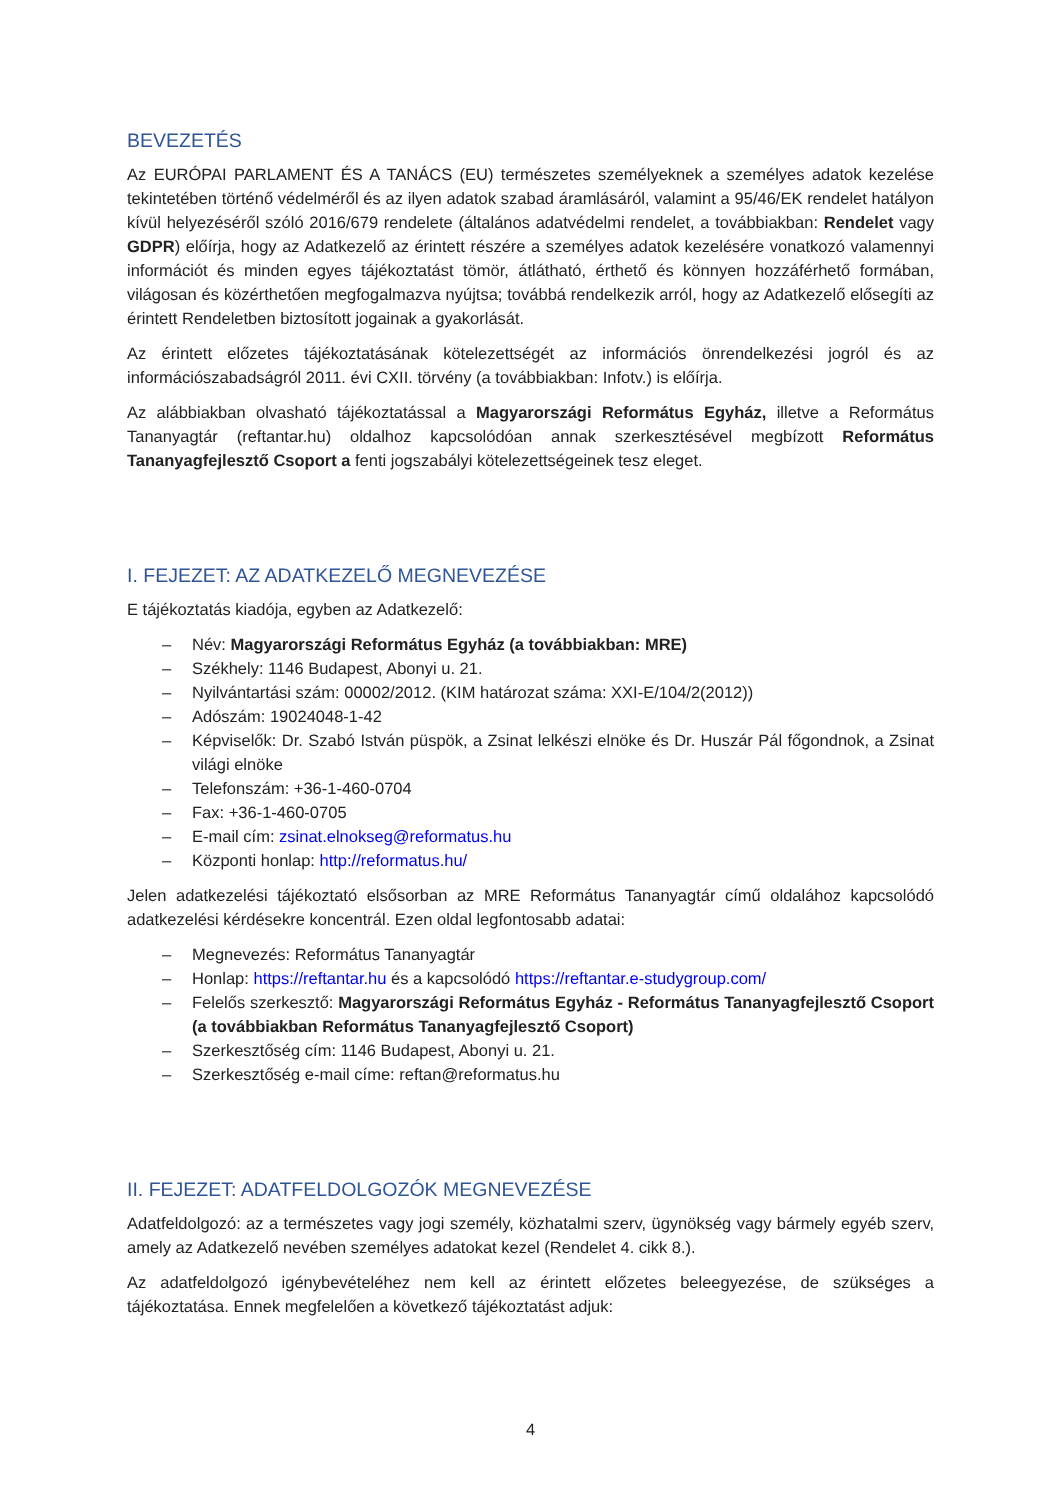BEVEZETÉS
Az EURÓPAI PARLAMENT ÉS A TANÁCS (EU) természetes személyeknek a személyes adatok kezelése tekintetében történő védelméről és az ilyen adatok szabad áramlásáról, valamint a 95/46/EK rendelet hatályon kívül helyezéséről szóló 2016/679 rendelete (általános adatvédelmi rendelet, a továbbiakban: Rendelet vagy GDPR) előírja, hogy az Adatkezelő az érintett részére a személyes adatok kezelésére vonatkozó valamennyi információt és minden egyes tájékoztatást tömör, átlátható, érthető és könnyen hozzáférhető formában, világosan és közérthetően megfogalmazva nyújtsa; továbbá rendelkezik arról, hogy az Adatkezelő elősegíti az érintett Rendeletben biztosított jogainak a gyakorlását.
Az érintett előzetes tájékoztatásának kötelezettségét az információs önrendelkezési jogról és az információszabadságról 2011. évi CXII. törvény (a továbbiakban: Infotv.) is előírja.
Az alábbiakban olvasható tájékoztatással a Magyarországi Református Egyház, illetve a Református Tananyagtár (reftantar.hu) oldalhoz kapcsolódóan annak szerkesztésével megbízott Református Tananyagfejlesztő Csoport a fenti jogszabályi kötelezettségeinek tesz eleget.
I. FEJEZET: AZ ADATKEZELŐ MEGNEVEZÉSE
E tájékoztatás kiadója, egyben az Adatkezelő:
– Név: Magyarországi Református Egyház (a továbbiakban: MRE)
– Székhely: 1146 Budapest, Abonyi u. 21.
– Nyilvántartási szám: 00002/2012. (KIM határozat száma: XXI-E/104/2(2012))
– Adószám: 19024048-1-42
– Képviselők: Dr. Szabó István püspök, a Zsinat lelkészi elnöke és Dr. Huszár Pál főgondnok, a Zsinat világi elnöke
– Telefonszám: +36-1-460-0704
– Fax: +36-1-460-0705
– E-mail cím: zsinat.elnokseg@reformatus.hu
– Központi honlap: http://reformatus.hu/
Jelen adatkezelési tájékoztató elsősorban az MRE Református Tananyagtár című oldalához kapcsolódó adatkezelési kérdésekre koncentrál. Ezen oldal legfontosabb adatai:
– Megnevezés: Református Tananyagtár
– Honlap: https://reftantar.hu és a kapcsolódó https://reftantar.e-studygroup.com/
– Felelős szerkesztő: Magyarországi Református Egyház - Református Tananyagfejlesztő Csoport (a továbbiakban Református Tananyagfejlesztő Csoport)
– Szerkesztőség cím: 1146 Budapest, Abonyi u. 21.
– Szerkesztőség e-mail címe: reftan@reformatus.hu
II. FEJEZET: ADATFELDOLGOZÓK MEGNEVEZÉSE
Adatfeldolgozó: az a természetes vagy jogi személy, közhatalmi szerv, ügynökség vagy bármely egyéb szerv, amely az Adatkezelő nevében személyes adatokat kezel (Rendelet 4. cikk 8.).
Az adatfeldolgozó igénybevételéhez nem kell az érintett előzetes beleegyezése, de szükséges a tájékoztatása. Ennek megfelelően a következő tájékoztatást adjuk:
4